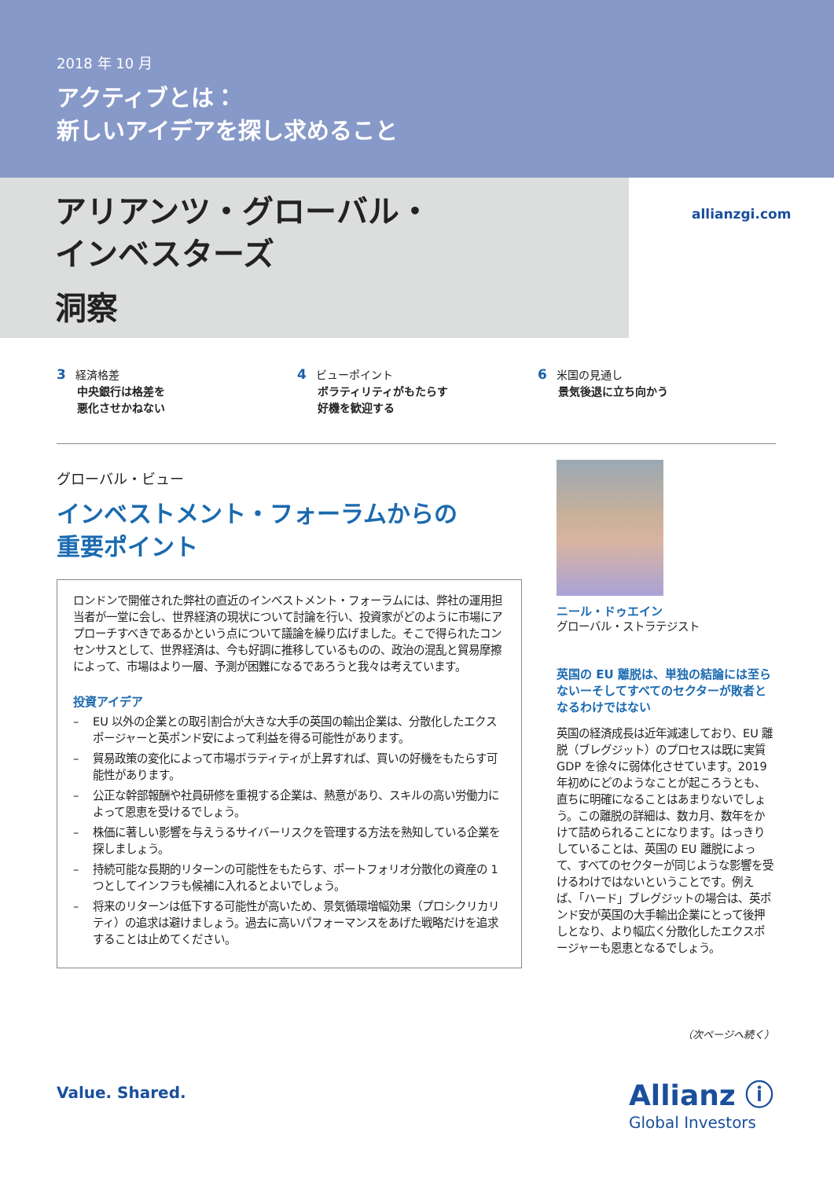2018 年 10 月
アクティブとは：
新しいアイデアを探し求めること
アリアンツ・グローバル・
インベスターズ
洞察
allianzgi.com
3 経済格差
中央銀行は格差を
悪化させかねない
4 ビューポイント
ボラティリティがもたらす
好機を歓迎する
6 米国の見通し
景気後退に立ち向かう
グローバル・ビュー
インベストメント・フォーラムからの
重要ポイント
ロンドンで開催された弊社の直近のインベストメント・フォーラムには、弊社の運用担当者が一堂に会し、世界経済の現状について討論を行い、投資家がどのように市場にアプローチすべきであるかという点について議論を繰り広げました。そこで得られたコンセンサスとして、世界経済は、今も好調に推移しているものの、政治の混乱と貿易摩擦によって、市場はより一層、予測が困難になるであろうと我々は考えています。
投資アイデア
– EU 以外の企業との取引割合が大きな大手の英国の輸出企業は、分散化したエクスポージャーと英ポンド安によって利益を得る可能性があります。
– 貿易政策の変化によって市場ボラティティが上昇すれば、買いの好機をもたらす可能性があります。
– 公正な幹部報酬や社員研修を重視する企業は、熱意があり、スキルの高い労働力によって恩恵を受けるでしょう。
– 株価に著しい影響を与えうるサイバーリスクを管理する方法を熟知している企業を探しましょう。
– 持続可能な長期的リターンの可能性をもたらす、ポートフォリオ分散化の資産の 1 つとしてインフラも候補に入れるとよいでしょう。
– 将来のリターンは低下する可能性が高いため、景気循環増幅効果（プロシクリカリティ）の追求は避けましょう。過去に高いパフォーマンスをあげた戦略だけを追求することは止めてください。
ニール・ドゥエイン
グローバル・ストラテジスト
英国の EU 離脱は、単独の結論には至らないーそしてすべてのセクターが敗者となるわけではない
英国の経済成長は近年減速しており、EU 離脱（ブレグジット）のプロセスは既に実質 GDP を徐々に弱体化させています。2019 年初めにどのようなことが起ころうとも、直ちに明確になることはあまりないでしょう。この離脱の詳細は、数カ月、数年をかけて詰められることになります。はっきりしていることは、英国の EU 離脱によって、すべてのセクターが同じような影響を受けるわけではないということです。例えば、「ハード」ブレグジットの場合は、英ポンド安が英国の大手輸出企業にとって後押しとなり、より幅広く分散化したエクスポージャーも恩恵となるでしょう。
（次ページへ続く）
Value. Shared.
Allianz ⓘ
Global Investors